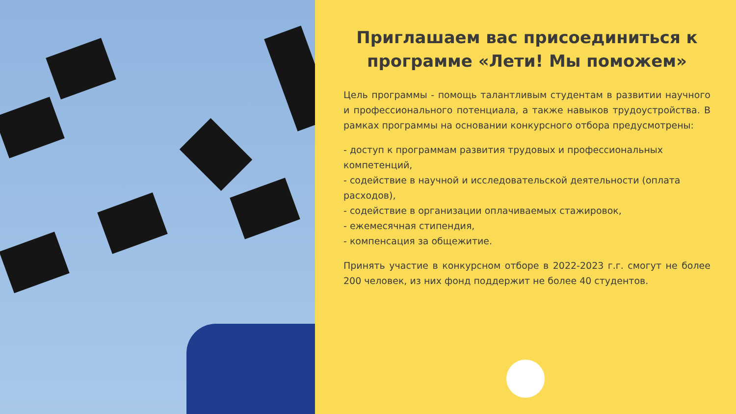Приглашаем вас присоединиться к программе «Лети! Мы поможем»
Цель программы - помощь талантливым студентам в развитии научного и профессионального потенциала, а также навыков трудоустройства. В рамках программы на основании конкурсного отбора предусмотрены:
- доступ к программам развития трудовых и профессиональных
компетенций,
- содействие в научной и исследовательской деятельности (оплата расходов),
- содействие в организации оплачиваемых стажировок,
- ежемесячная стипендия,
- компенсация за общежитие.
Принять участие в конкурсном отборе в 2022-2023 г.г. смогут не более 200 человек, из них фонд поддержит не более 40 студентов.